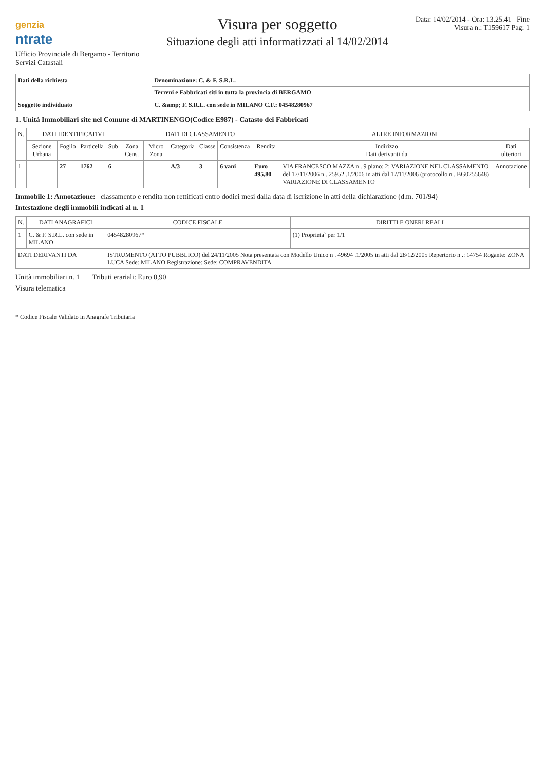genzia
ntrate
Ufficio Provinciale di Bergamo - Territorio
Servizi Catastali
Visura per soggetto
Situazione degli atti informatizzati al 14/02/2014
Data: 14/02/2014 - Ora: 13.25.41 Fine
Visura n.: T159617 Pag: 1
| Dati della richiesta | Denominazione: C. & F. S.R.L. |
| | Terreni e Fabbricati siti in tutta la provincia di BERGAMO |
| Soggetto individuato | C. &amp; F. S.R.L. con sede in MILANO C.F.: 04548280967 |
1. Unità Immobiliari site nel Comune di MARTINENGO(Codice E987) - Catasto dei Fabbricati
| N. | DATI IDENTIFICATIVI | | | | DATI DI CLASSAMENTO | | | | | | ALTRE INFORMAZIONI | |
| --- | --- | --- | --- | --- | --- | --- | --- | --- | --- | --- | --- | --- |
| | Sezione Urbana | Foglio | Particella | Sub | Zona Cens. | Micro Zona | Categoria | Classe | Consistenza | Rendita | Indirizzo Dati derivanti da | Dati ulteriori |
| 1 | | 27 | 1762 | 6 | | | A/3 | 3 | 6 vani | Euro 495,80 | VIA FRANCESCO MAZZA n . 9 piano: 2; VARIAZIONE NEL CLASSAMENTO del 17/11/2006 n . 25952 .1/2006 in atti dal 17/11/2006 (protocollo n . BG0255648) VARIAZIONE DI CLASSAMENTO | Annotazione |
Immobile 1: Annotazione: classamento e rendita non rettificati entro dodici mesi dalla data di iscrizione in atti della dichiarazione (d.m. 701/94)
Intestazione degli immobili indicati al n. 1
| N. | DATI ANAGRAFICI | CODICE FISCALE | DIRITTI E ONERI REALI |
| --- | --- | --- | --- |
| 1 | C. & F. S.R.L. con sede in MILANO | 04548280967* | (1) Proprieta` per 1/1 |
| DATI DERIVANTI DA | | ISTRUMENTO (ATTO PUBBLICO) del 24/11/2005 Nota presentata con Modello Unico n . 49694 .1/2005 in atti dal 28/12/2005 Repertorio n .: 14754 Rogante: ZONA LUCA Sede: MILANO Registrazione: Sede: COMPRAVENDITA | |
Unità immobiliari n. 1 Tributi erariali: Euro 0,90
Visura telematica
* Codice Fiscale Validato in Anagrafe Tributaria